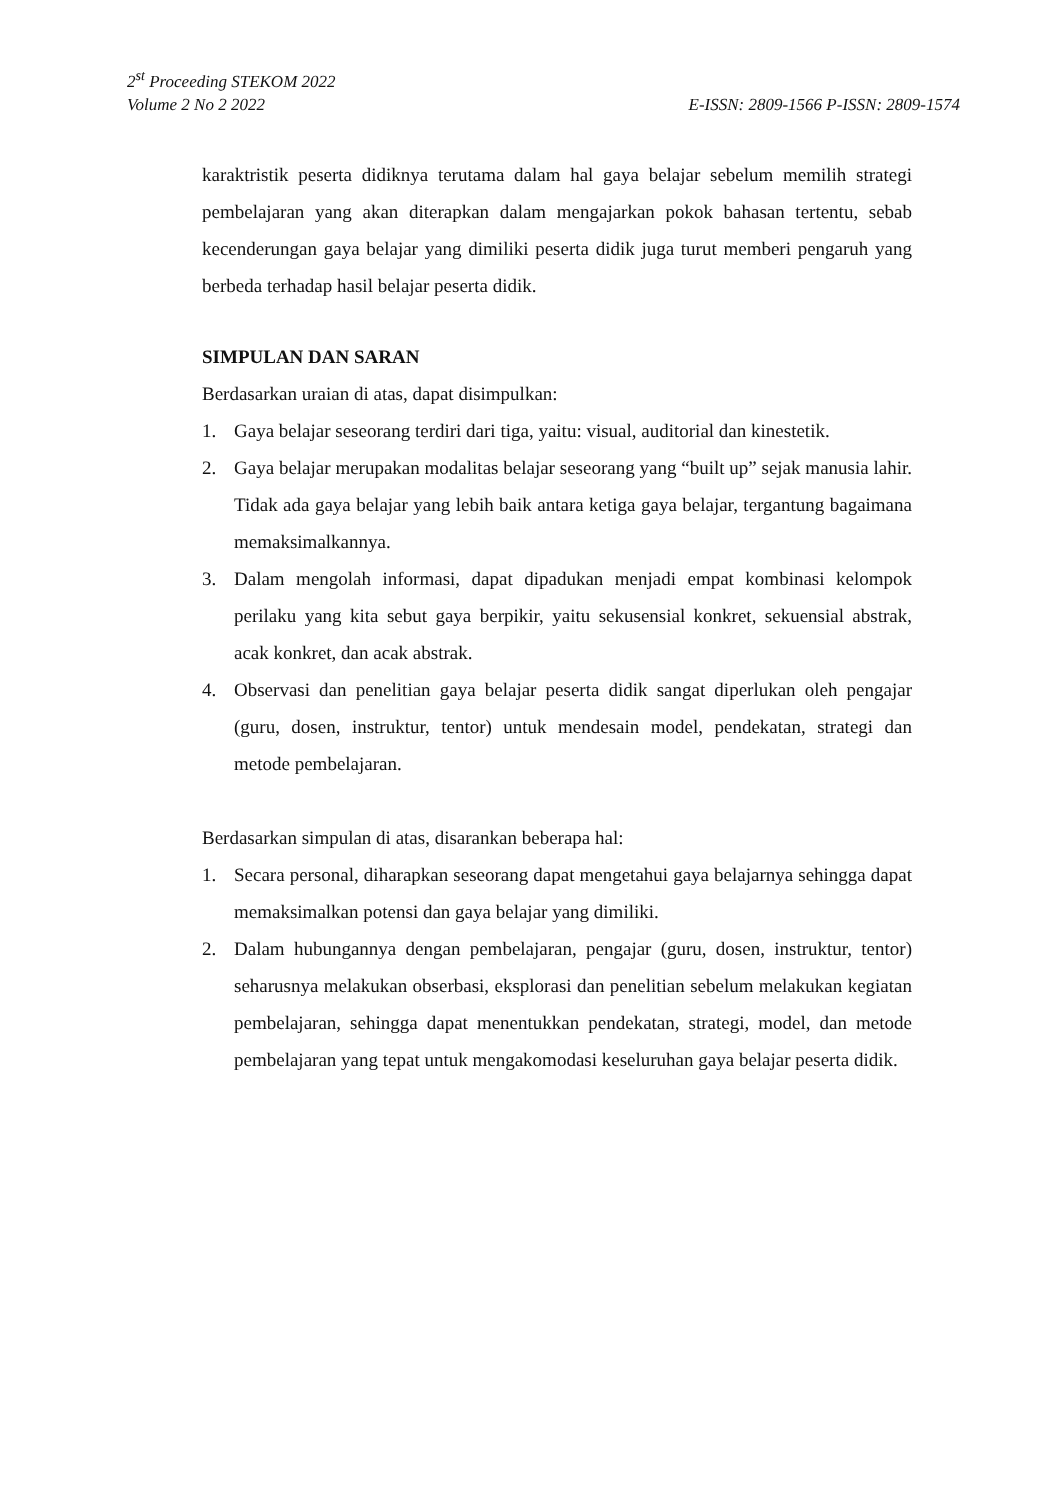2<sup>st</sup> Proceeding STEKOM 2022
Volume 2 No 2 2022 E-ISSN: 2809-1566 P-ISSN: 2809-1574
karaktristik peserta didiknya terutama dalam hal gaya belajar sebelum memilih strategi pembelajaran yang akan diterapkan dalam mengajarkan pokok bahasan tertentu, sebab kecenderungan gaya belajar yang dimiliki peserta didik juga turut memberi pengaruh yang berbeda terhadap hasil belajar peserta didik.
SIMPULAN DAN SARAN
Berdasarkan uraian di atas, dapat disimpulkan:
1. Gaya belajar seseorang terdiri dari tiga, yaitu: visual, auditorial dan kinestetik.
2. Gaya belajar merupakan modalitas belajar seseorang yang “built up” sejak manusia lahir. Tidak ada gaya belajar yang lebih baik antara ketiga gaya belajar, tergantung bagaimana memaksimalkannya.
3. Dalam mengolah informasi, dapat dipadukan menjadi empat kombinasi kelompok perilaku yang kita sebut gaya berpikir, yaitu sekusensial konkret, sekuensial abstrak, acak konkret, dan acak abstrak.
4. Observasi dan penelitian gaya belajar peserta didik sangat diperlukan oleh pengajar (guru, dosen, instruktur, tentor) untuk mendesain model, pendekatan, strategi dan metode pembelajaran.
Berdasarkan simpulan di atas, disarankan beberapa hal:
1. Secara personal, diharapkan seseorang dapat mengetahui gaya belajarnya sehingga dapat memaksimalkan potensi dan gaya belajar yang dimiliki.
2. Dalam hubungannya dengan pembelajaran, pengajar (guru, dosen, instruktur, tentor) seharusnya melakukan obserbasi, eksplorasi dan penelitian sebelum melakukan kegiatan pembelajaran, sehingga dapat menentukkan pendekatan, strategi, model, dan metode pembelajaran yang tepat untuk mengakomodasi keseluruhan gaya belajar peserta didik.